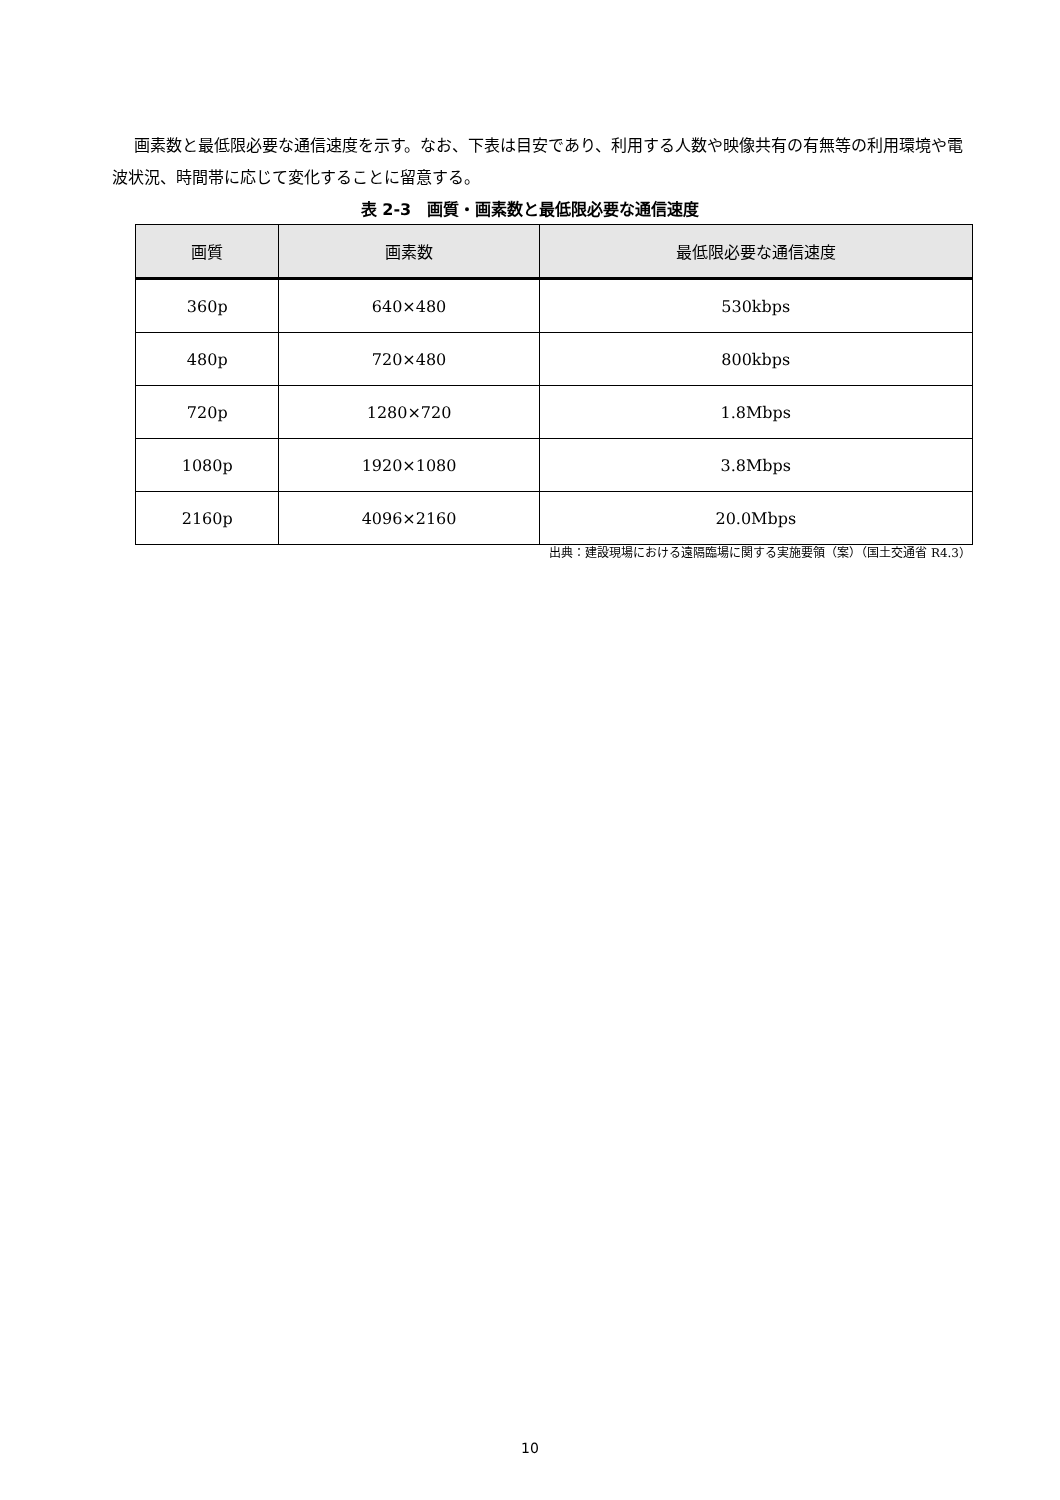画素数と最低限必要な通信速度を示す。なお、下表は目安であり、利用する人数や映像共有の有無等の利用環境や電波状況、時間帯に応じて変化することに留意する。
表 2-3　画質・画素数と最低限必要な通信速度
| 画質 | 画素数 | 最低限必要な通信速度 |
| --- | --- | --- |
| 360p | 640×480 | 530kbps |
| 480p | 720×480 | 800kbps |
| 720p | 1280×720 | 1.8Mbps |
| 1080p | 1920×1080 | 3.8Mbps |
| 2160p | 4096×2160 | 20.0Mbps |
出典：建設現場における遠隔臨場に関する実施要領（案）（国土交通省 R4.3）
10